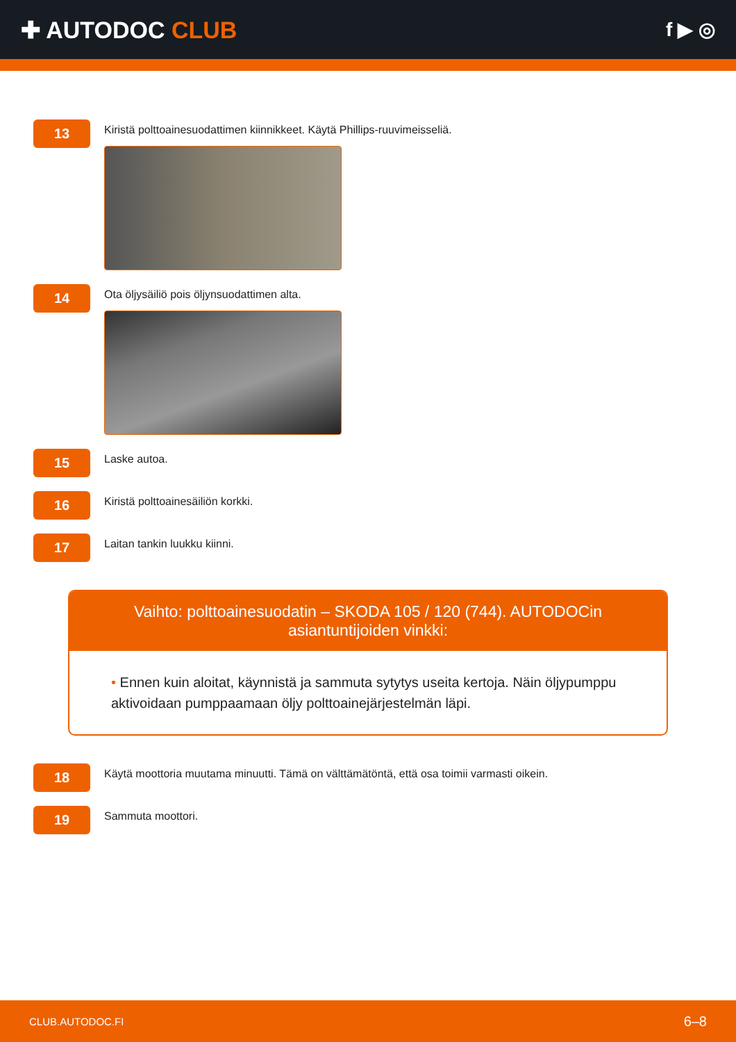✚ AUTODOC CLUB
f ▶ ◎
13
Kiristä polttoainesuodattimen kiinnikkeet. Käytä Phillips-ruuvimeisseliä.
14
Ota öljysäiliö pois öljynsuodattimen alta.
15
Laske autoa.
16
Kiristä polttoainesäiliön korkki.
17
Laitan tankin luukku kiinni.
Vaihto: polttoainesuodatin – SKODA 105 / 120 (744). AUTODOCin asiantuntijoiden vinkki:
• Ennen kuin aloitat, käynnistä ja sammuta sytytys useita kertoja. Näin öljypumppu aktivoidaan pumppaamaan öljy polttoainejärjestelmän läpi.
18
Käytä moottoria muutama minuutti. Tämä on välttämätöntä, että osa toimii varmasti oikein.
19
Sammuta moottori.
CLUB.AUTODOC.FI 6–8